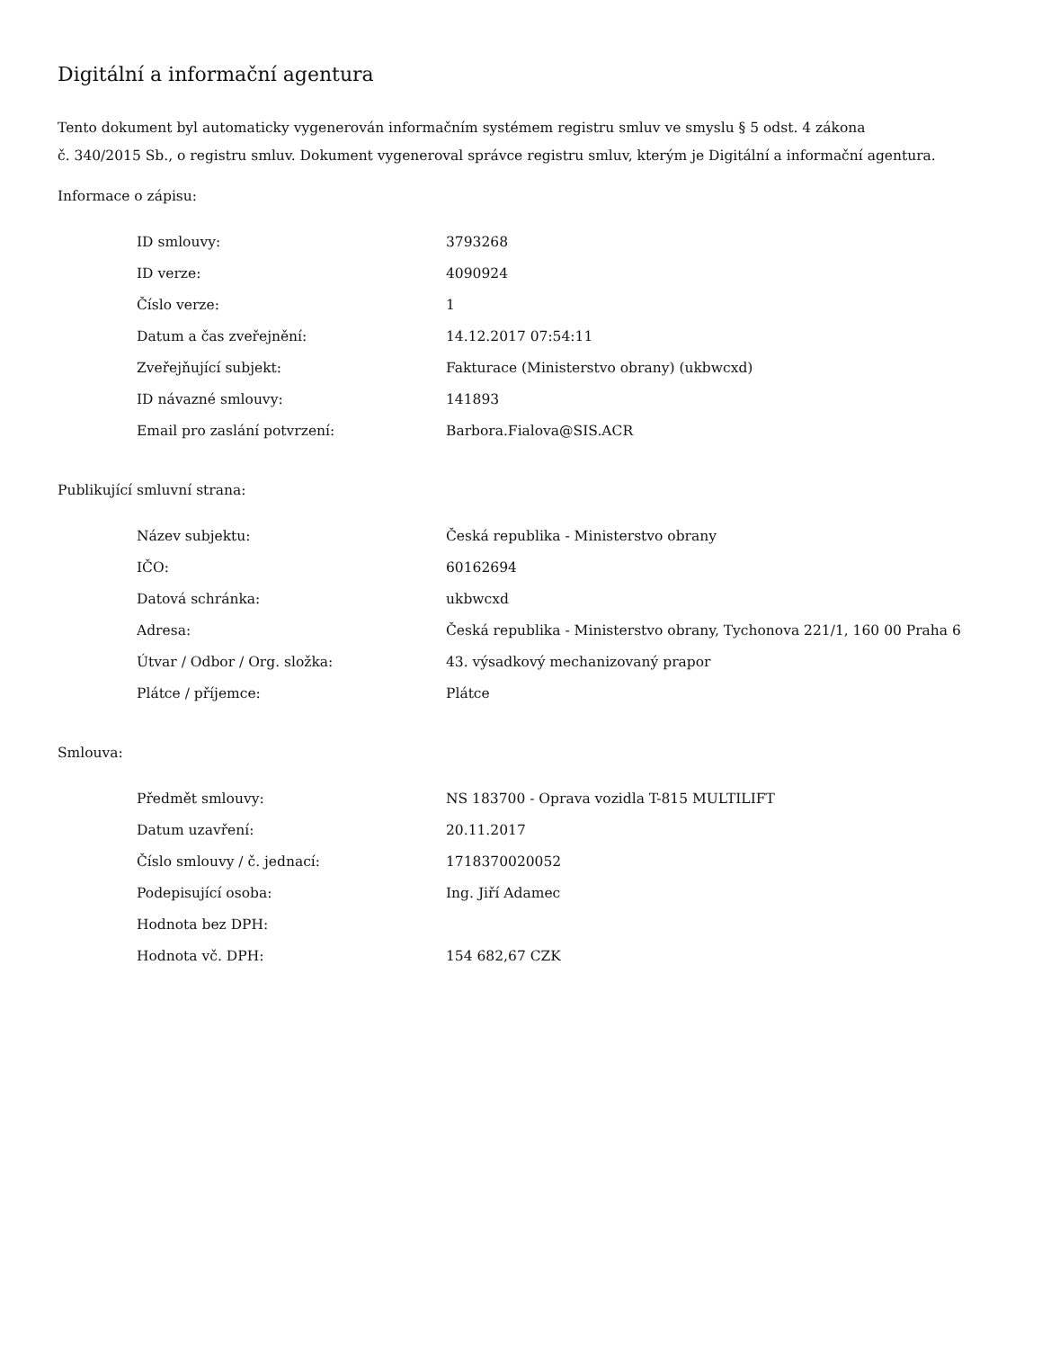Digitální a informační agentura
Tento dokument byl automaticky vygenerován informačním systémem registru smluv ve smyslu § 5 odst. 4 zákona
č. 340/2015 Sb., o registru smluv. Dokument vygeneroval správce registru smluv, kterým je Digitální a informační agentura.
Informace o zápisu:
| ID smlouvy: | 3793268 |
| ID verze: | 4090924 |
| Číslo verze: | 1 |
| Datum a čas zveřejnění: | 14.12.2017 07:54:11 |
| Zveřejňující subjekt: | Fakturace (Ministerstvo obrany) (ukbwcxd) |
| ID návazné smlouvy: | 141893 |
| Email pro zaslání potvrzení: | Barbora.Fialova@SIS.ACR |
Publikující smluvní strana:
| Název subjektu: | Česká republika - Ministerstvo obrany |
| IČO: | 60162694 |
| Datová schránka: | ukbwcxd |
| Adresa: | Česká republika - Ministerstvo obrany, Tychonova 221/1, 160 00 Praha 6 |
| Útvar / Odbor / Org. složka: | 43. výsadkový mechanizovaný prapor |
| Plátce / příjemce: | Plátce |
Smlouva:
| Předmět smlouvy: | NS 183700 - Oprava vozidla T-815 MULTILIFT |
| Datum uzavření: | 20.11.2017 |
| Číslo smlouvy / č. jednací: | 1718370020052 |
| Podepisující osoba: | Ing. Jiří Adamec |
| Hodnota bez DPH: | |
| Hodnota vč. DPH: | 154 682,67 CZK |